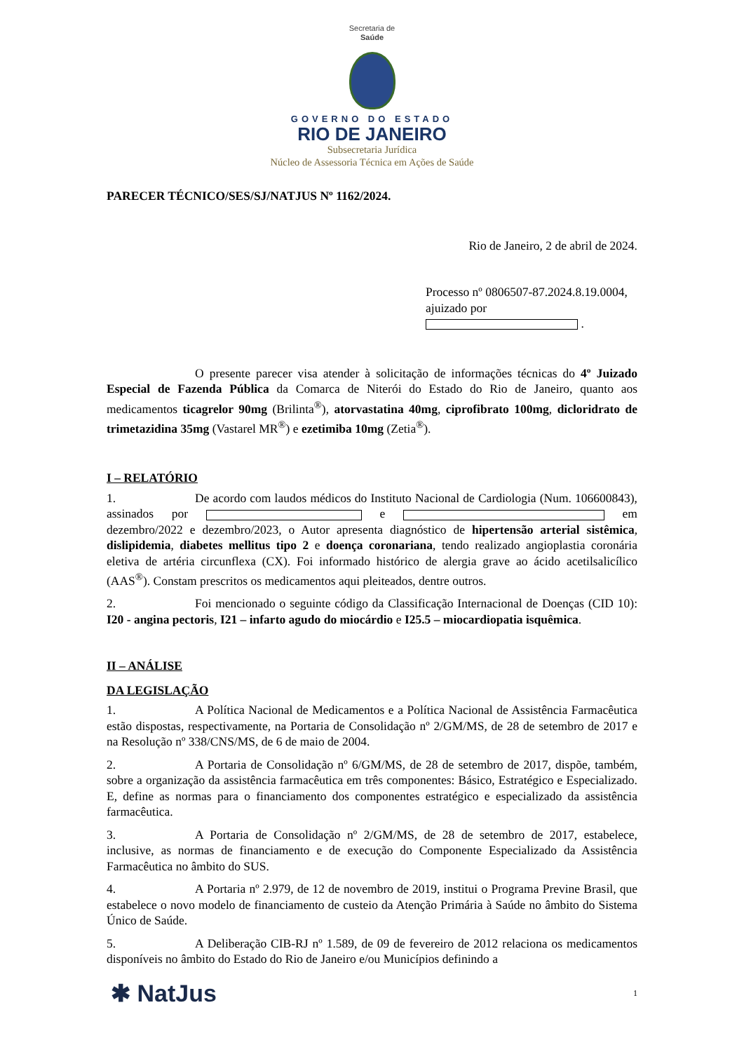Secretaria de
Saúde
GOVERNO DO ESTADO
RIO DE JANEIRO
Subsecretaria Jurídica
Núcleo de Assessoria Técnica em Ações de Saúde
PARECER TÉCNICO/SES/SJ/NATJUS Nº 1162/2024.
Rio de Janeiro, 2 de abril de 2024.
Processo nº 0806507-87.2024.8.19.0004,
ajuizado por .
O presente parecer visa atender à solicitação de informações técnicas do 4º Juizado Especial de Fazenda Pública da Comarca de Niterói do Estado do Rio de Janeiro, quanto aos medicamentos ticagrelor 90mg (Brilinta<sup>®</sup>), atorvastatina 40mg, ciprofibrato 100mg, dicloridrato de trimetazidina 35mg (Vastarel MR<sup>®</sup>) e ezetimiba 10mg (Zetia<sup>®</sup>).
I – RELATÓRIO
1. De acordo com laudos médicos do Instituto Nacional de Cardiologia (Num. 106600843), assinados por e em dezembro/2022 e dezembro/2023, o Autor apresenta diagnóstico de hipertensão arterial sistêmica, dislipidemia, diabetes mellitus tipo 2 e doença coronariana, tendo realizado angioplastia coronária eletiva de artéria circunflexa (CX). Foi informado histórico de alergia grave ao ácido acetilsalicílico (AAS<sup>®</sup>). Constam prescritos os medicamentos aqui pleiteados, dentre outros.
2. Foi mencionado o seguinte código da Classificação Internacional de Doenças (CID 10): I20 - angina pectoris, I21 – infarto agudo do miocárdio e I25.5 – miocardiopatia isquêmica.
II – ANÁLISE
DA LEGISLAÇÃO
1. A Política Nacional de Medicamentos e a Política Nacional de Assistência Farmacêutica estão dispostas, respectivamente, na Portaria de Consolidação nº 2/GM/MS, de 28 de setembro de 2017 e na Resolução nº 338/CNS/MS, de 6 de maio de 2004.
2. A Portaria de Consolidação nº 6/GM/MS, de 28 de setembro de 2017, dispõe, também, sobre a organização da assistência farmacêutica em três componentes: Básico, Estratégico e Especializado. E, define as normas para o financiamento dos componentes estratégico e especializado da assistência farmacêutica.
3. A Portaria de Consolidação nº 2/GM/MS, de 28 de setembro de 2017, estabelece, inclusive, as normas de financiamento e de execução do Componente Especializado da Assistência Farmacêutica no âmbito do SUS.
4. A Portaria nº 2.979, de 12 de novembro de 2019, institui o Programa Previne Brasil, que estabelece o novo modelo de financiamento de custeio da Atenção Primária à Saúde no âmbito do Sistema Único de Saúde.
5. A Deliberação CIB-RJ nº 1.589, de 09 de fevereiro de 2012 relaciona os medicamentos disponíveis no âmbito do Estado do Rio de Janeiro e/ou Municípios definindo a
✱ NatJus 1